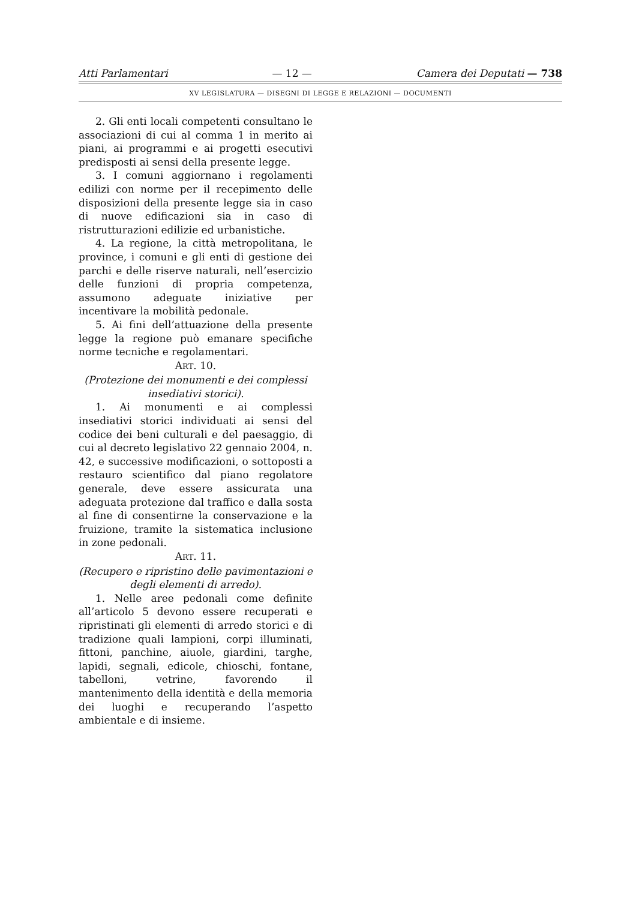Atti Parlamentari — 12 — Camera dei Deputati — 738
XV LEGISLATURA — DISEGNI DI LEGGE E RELAZIONI — DOCUMENTI
2. Gli enti locali competenti consultano le associazioni di cui al comma 1 in merito ai piani, ai programmi e ai progetti esecutivi predisposti ai sensi della presente legge.
3. I comuni aggiornano i regolamenti edilizi con norme per il recepimento delle disposizioni della presente legge sia in caso di nuove edificazioni sia in caso di ristrutturazioni edilizie ed urbanistiche.
4. La regione, la città metropolitana, le province, i comuni e gli enti di gestione dei parchi e delle riserve naturali, nell’esercizio delle funzioni di propria competenza, assumono adeguate iniziative per incentivare la mobilità pedonale.
5. Ai fini dell’attuazione della presente legge la regione può emanare specifiche norme tecniche e regolamentari.
ART. 10.
(Protezione dei monumenti e dei complessi insediativi storici).
1. Ai monumenti e ai complessi insediativi storici individuati ai sensi del codice dei beni culturali e del paesaggio, di cui al decreto legislativo 22 gennaio 2004, n. 42, e successive modificazioni, o sottoposti a restauro scientifico dal piano regolatore generale, deve essere assicurata una adeguata protezione dal traffico e dalla sosta al fine di consentirne la conservazione e la fruizione, tramite la sistematica inclusione in zone pedonali.
ART. 11.
(Recupero e ripristino delle pavimentazioni e degli elementi di arredo).
1. Nelle aree pedonali come definite all’articolo 5 devono essere recuperati e ripristinati gli elementi di arredo storici e di tradizione quali lampioni, corpi illuminati, fittoni, panchine, aiuole, giardini, targhe, lapidi, segnali, edicole, chioschi, fontane, tabelloni, vetrine, favorendo il mantenimento della identità e della memoria dei luoghi e recuperando l’aspetto ambientale e di insieme.